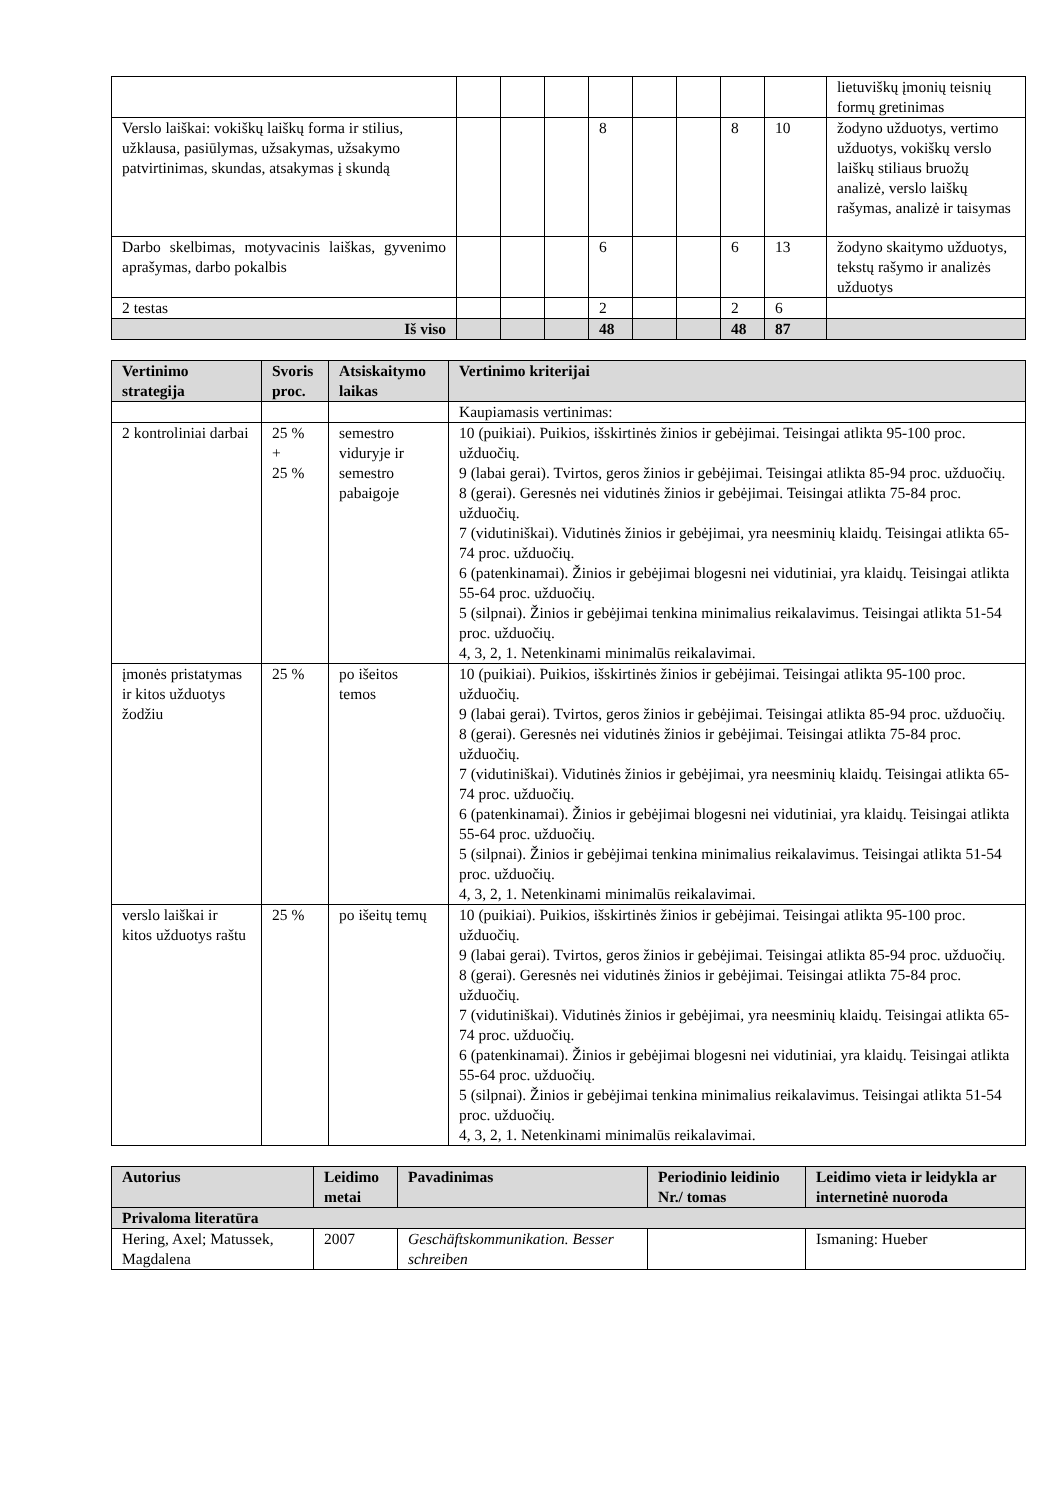| | | | | | | | | | lietuviškų įmonių teisnių formų gretinimas |
| Verslo laiškai: vokiškų laiškų forma ir stilius, užklausa, pasiūlymas, užsakymas, užsakymo patvirtinimas, skundas, atsakymas į skundą | | | | 8 | | | 8 | 10 | žodyno užduotys, vertimo užduotys, vokiškų verslo laiškų stiliaus bruožų analizė, verslo laiškų rašymas, analizė ir taisymas |
| Darbo skelbimas, motyvacinis laiškas, gyvenimo aprašymas, darbo pokalbis | | | | 6 | | | 6 | 13 | žodyno skaitymo užduotys, tekstų rašymo ir analizės užduotys |
| 2 testas | | | | 2 | | | 2 | 6 | |
| Iš viso | | | | 48 | | | 48 | 87 | |
| Vertinimo strategija | Svoris proc. | Atsiskaitymo laikas | Vertinimo kriterijai |
| --- | --- | --- | --- |
| | | | Kaupiamasis vertinimas: |
| 2 kontroliniai darbai | 25 % + 25 % | semestro viduryje ir semestro pabaigoje | 10 (puikiai). Puikios, išskirtinės žinios ir gebėjimai. Teisingai atlikta 95-100 proc. užduočių. 9 (labai gerai). Tvirtos, geros žinios ir gebėjimai. Teisingai atlikta 85-94 proc. užduočių. 8 (gerai). Geresnės nei vidutinės žinios ir gebėjimai. Teisingai atlikta 75-84 proc. užduočių. 7 (vidutiniškai). Vidutinės žinios ir gebėjimai, yra neesminių klaidų. Teisingai atlikta 65-74 proc. užduočių. 6 (patenkinamai). Žinios ir gebėjimai blogesni nei vidutiniai, yra klaidų. Teisingai atlikta 55-64 proc. užduočių. 5 (silpnai). Žinios ir gebėjimai tenkina minimalius reikalavimus. Teisingai atlikta 51-54 proc. užduočių. 4, 3, 2, 1. Netenkinami minimalūs reikalavimai. |
| įmonės pristatymas ir kitos užduotys žodžiu | 25 % | po išeitos temos | 10 (puikiai). Puikios, išskirtinės žinios ir gebėjimai. Teisingai atlikta 95-100 proc. užduočių. 9 (labai gerai). Tvirtos, geros žinios ir gebėjimai. Teisingai atlikta 85-94 proc. užduočių. 8 (gerai). Geresnės nei vidutinės žinios ir gebėjimai. Teisingai atlikta 75-84 proc. užduočių. 7 (vidutiniškai). Vidutinės žinios ir gebėjimai, yra neesminių klaidų. Teisingai atlikta 65-74 proc. užduočių. 6 (patenkinamai). Žinios ir gebėjimai blogesni nei vidutiniai, yra klaidų. Teisingai atlikta 55-64 proc. užduočių. 5 (silpnai). Žinios ir gebėjimai tenkina minimalius reikalavimus. Teisingai atlikta 51-54 proc. užduočių. 4, 3, 2, 1. Netenkinami minimalūs reikalavimai. |
| verslo laiškai ir kitos užduotys raštu | 25 % | po išeitų temų | 10 (puikiai). Puikios, išskirtinės žinios ir gebėjimai. Teisingai atlikta 95-100 proc. užduočių. 9 (labai gerai). Tvirtos, geros žinios ir gebėjimai. Teisingai atlikta 85-94 proc. užduočių. 8 (gerai). Geresnės nei vidutinės žinios ir gebėjimai. Teisingai atlikta 75-84 proc. užduočių. 7 (vidutiniškai). Vidutinės žinios ir gebėjimai, yra neesminių klaidų. Teisingai atlikta 65-74 proc. užduočių. 6 (patenkinamai). Žinios ir gebėjimai blogesni nei vidutiniai, yra klaidų. Teisingai atlikta 55-64 proc. užduočių. 5 (silpnai). Žinios ir gebėjimai tenkina minimalius reikalavimus. Teisingai atlikta 51-54 proc. užduočių. 4, 3, 2, 1. Netenkinami minimalūs reikalavimai. |
| Autorius | Leidimo metai | Pavadinimas | Periodinio leidinio Nr./ tomas | Leidimo vieta ir leidykla ar internetinė nuoroda |
| --- | --- | --- | --- | --- |
| Privaloma literatūra | | | | |
| Hering, Axel; Matussek, Magdalena | 2007 | Geschäftskommunikation. Besser schreiben | | Ismaning: Hueber |